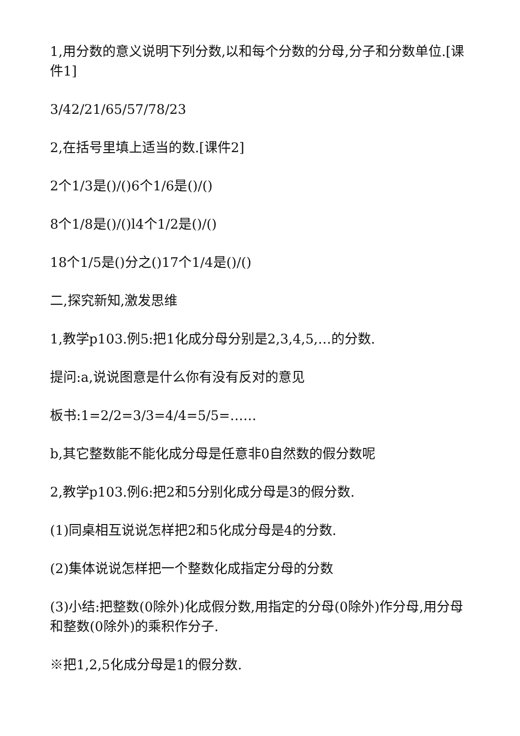1,用分数的意义说明下列分数,以和每个分数的分母,分子和分数单位.[课件1]
3/42/21/65/57/78/23
2,在括号里填上适当的数.[课件2]
2个1/3是()/()6个1/6是()/()
8个1/8是()/()l4个1/2是()/()
18个1/5是()分之()17个1/4是()/()
二,探究新知,激发思维
1,教学p103.例5:把1化成分母分别是2,3,4,5,…的分数.
提问:a,说说图意是什么你有没有反对的意见
板书:1=2/2=3/3=4/4=5/5=……
b,其它整数能不能化成分母是任意非0自然数的假分数呢
2,教学p103.例6:把2和5分别化成分母是3的假分数.
(1)同桌相互说说怎样把2和5化成分母是4的分数.
(2)集体说说怎样把一个整数化成指定分母的分数
(3)小结:把整数(0除外)化成假分数,用指定的分母(0除外)作分母,用分母和整数(0除外)的乘积作分子.
※把1,2,5化成分母是1的假分数.